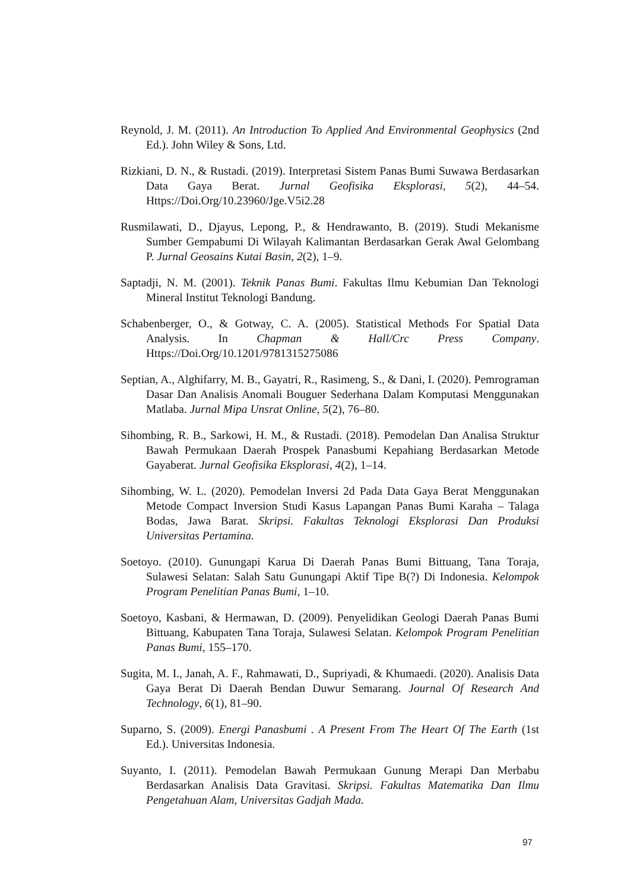Reynold, J. M. (2011). An Introduction To Applied And Environmental Geophysics (2nd Ed.). John Wiley & Sons, Ltd.
Rizkiani, D. N., & Rustadi. (2019). Interpretasi Sistem Panas Bumi Suwawa Berdasarkan Data Gaya Berat. Jurnal Geofisika Eksplorasi, 5(2), 44–54. Https://Doi.Org/10.23960/Jge.V5i2.28
Rusmilawati, D., Djayus, Lepong, P., & Hendrawanto, B. (2019). Studi Mekanisme Sumber Gempabumi Di Wilayah Kalimantan Berdasarkan Gerak Awal Gelombang P. Jurnal Geosains Kutai Basin, 2(2), 1–9.
Saptadji, N. M. (2001). Teknik Panas Bumi. Fakultas Ilmu Kebumian Dan Teknologi Mineral Institut Teknologi Bandung.
Schabenberger, O., & Gotway, C. A. (2005). Statistical Methods For Spatial Data Analysis. In Chapman & Hall/Crc Press Company. Https://Doi.Org/10.1201/9781315275086
Septian, A., Alghifarry, M. B., Gayatri, R., Rasimeng, S., & Dani, I. (2020). Pemrograman Dasar Dan Analisis Anomali Bouguer Sederhana Dalam Komputasi Menggunakan Matlaba. Jurnal Mipa Unsrat Online, 5(2), 76–80.
Sihombing, R. B., Sarkowi, H. M., & Rustadi. (2018). Pemodelan Dan Analisa Struktur Bawah Permukaan Daerah Prospek Panasbumi Kepahiang Berdasarkan Metode Gayaberat. Jurnal Geofisika Eksplorasi, 4(2), 1–14.
Sihombing, W. L. (2020). Pemodelan Inversi 2d Pada Data Gaya Berat Menggunakan Metode Compact Inversion Studi Kasus Lapangan Panas Bumi Karaha – Talaga Bodas, Jawa Barat. Skripsi. Fakultas Teknologi Eksplorasi Dan Produksi Universitas Pertamina.
Soetoyo. (2010). Gunungapi Karua Di Daerah Panas Bumi Bittuang, Tana Toraja, Sulawesi Selatan: Salah Satu Gunungapi Aktif Tipe B(?) Di Indonesia. Kelompok Program Penelitian Panas Bumi, 1–10.
Soetoyo, Kasbani, & Hermawan, D. (2009). Penyelidikan Geologi Daerah Panas Bumi Bittuang, Kabupaten Tana Toraja, Sulawesi Selatan. Kelompok Program Penelitian Panas Bumi, 155–170.
Sugita, M. I., Janah, A. F., Rahmawati, D., Supriyadi, & Khumaedi. (2020). Analisis Data Gaya Berat Di Daerah Bendan Duwur Semarang. Journal Of Research And Technology, 6(1), 81–90.
Suparno, S. (2009). Energi Panasbumi . A Present From The Heart Of The Earth (1st Ed.). Universitas Indonesia.
Suyanto, I. (2011). Pemodelan Bawah Permukaan Gunung Merapi Dan Merbabu Berdasarkan Analisis Data Gravitasi. Skripsi. Fakultas Matematika Dan Ilmu Pengetahuan Alam, Universitas Gadjah Mada.
97